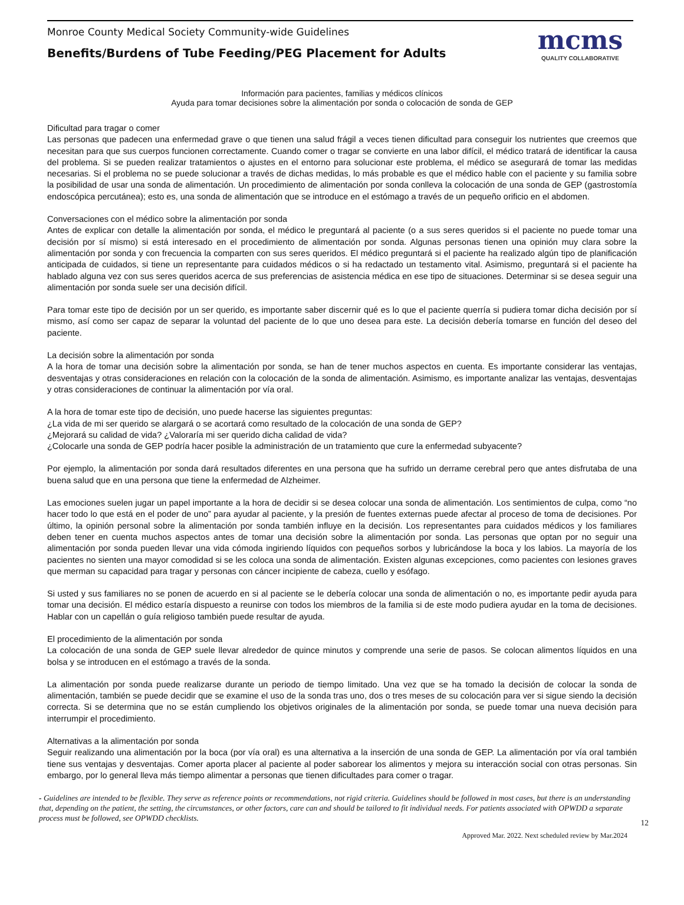Monroe County Medical Society Community-wide Guidelines
Benefits/Burdens of Tube Feeding/PEG Placement for Adults
mcms
QUALITY COLLABORATIVE
Información para pacientes, familias y médicos clínicos
Ayuda para tomar decisiones sobre la alimentación por sonda o colocación de sonda de GEP
Dificultad para tragar o comer
Las personas que padecen una enfermedad grave o que tienen una salud frágil a veces tienen dificultad para conseguir los nutrientes que creemos que necesitan para que sus cuerpos funcionen correctamente. Cuando comer o tragar se convierte en una labor difícil, el médico tratará de identificar la causa del problema. Si se pueden realizar tratamientos o ajustes en el entorno para solucionar este problema, el médico se asegurará de tomar las medidas necesarias. Si el problema no se puede solucionar a través de dichas medidas, lo más probable es que el médico hable con el paciente y su familia sobre la posibilidad de usar una sonda de alimentación. Un procedimiento de alimentación por sonda conlleva la colocación de una sonda de GEP (gastrostomía endoscópica percutánea); esto es, una sonda de alimentación que se introduce en el estómago a través de un pequeño orificio en el abdomen.
Conversaciones con el médico sobre la alimentación por sonda
Antes de explicar con detalle la alimentación por sonda, el médico le preguntará al paciente (o a sus seres queridos si el paciente no puede tomar una decisión por sí mismo) si está interesado en el procedimiento de alimentación por sonda. Algunas personas tienen una opinión muy clara sobre la alimentación por sonda y con frecuencia la comparten con sus seres queridos. El médico preguntará si el paciente ha realizado algún tipo de planificación anticipada de cuidados, si tiene un representante para cuidados médicos o si ha redactado un testamento vital. Asimismo, preguntará si el paciente ha hablado alguna vez con sus seres queridos acerca de sus preferencias de asistencia médica en ese tipo de situaciones. Determinar si se desea seguir una alimentación por sonda suele ser una decisión difícil.
Para tomar este tipo de decisión por un ser querido, es importante saber discernir qué es lo que el paciente querría si pudiera tomar dicha decisión por sí mismo, así como ser capaz de separar la voluntad del paciente de lo que uno desea para este. La decisión debería tomarse en función del deseo del paciente.
La decisión sobre la alimentación por sonda
A la hora de tomar una decisión sobre la alimentación por sonda, se han de tener muchos aspectos en cuenta. Es importante considerar las ventajas, desventajas y otras consideraciones en relación con la colocación de la sonda de alimentación. Asimismo, es importante analizar las ventajas, desventajas y otras consideraciones de continuar la alimentación por vía oral.
A la hora de tomar este tipo de decisión, uno puede hacerse las siguientes preguntas:
¿La vida de mi ser querido se alargará o se acortará como resultado de la colocación de una sonda de GEP?
¿Mejorará su calidad de vida? ¿Valoraría mi ser querido dicha calidad de vida?
¿Colocarle una sonda de GEP podría hacer posible la administración de un tratamiento que cure la enfermedad subyacente?
Por ejemplo, la alimentación por sonda dará resultados diferentes en una persona que ha sufrido un derrame cerebral pero que antes disfrutaba de una buena salud que en una persona que tiene la enfermedad de Alzheimer.
Las emociones suelen jugar un papel importante a la hora de decidir si se desea colocar una sonda de alimentación. Los sentimientos de culpa, como “no hacer todo lo que está en el poder de uno” para ayudar al paciente, y la presión de fuentes externas puede afectar al proceso de toma de decisiones. Por último, la opinión personal sobre la alimentación por sonda también influye en la decisión. Los representantes para cuidados médicos y los familiares deben tener en cuenta muchos aspectos antes de tomar una decisión sobre la alimentación por sonda. Las personas que optan por no seguir una alimentación por sonda pueden llevar una vida cómoda ingiriendo líquidos con pequeños sorbos y lubricándose la boca y los labios. La mayoría de los pacientes no sienten una mayor comodidad si se les coloca una sonda de alimentación. Existen algunas excepciones, como pacientes con lesiones graves que merman su capacidad para tragar y personas con cáncer incipiente de cabeza, cuello y esófago.
Si usted y sus familiares no se ponen de acuerdo en si al paciente se le debería colocar una sonda de alimentación o no, es importante pedir ayuda para tomar una decisión. El médico estaría dispuesto a reunirse con todos los miembros de la familia si de este modo pudiera ayudar en la toma de decisiones. Hablar con un capellán o guía religioso también puede resultar de ayuda.
El procedimiento de la alimentación por sonda
La colocación de una sonda de GEP suele llevar alrededor de quince minutos y comprende una serie de pasos. Se colocan alimentos líquidos en una bolsa y se introducen en el estómago a través de la sonda.
La alimentación por sonda puede realizarse durante un periodo de tiempo limitado. Una vez que se ha tomado la decisión de colocar la sonda de alimentación, también se puede decidir que se examine el uso de la sonda tras uno, dos o tres meses de su colocación para ver si sigue siendo la decisión correcta. Si se determina que no se están cumpliendo los objetivos originales de la alimentación por sonda, se puede tomar una nueva decisión para interrumpir el procedimiento.
Alternativas a la alimentación por sonda
Seguir realizando una alimentación por la boca (por vía oral) es una alternativa a la inserción de una sonda de GEP. La alimentación por vía oral también tiene sus ventajas y desventajas. Comer aporta placer al paciente al poder saborear los alimentos y mejora su interacción social con otras personas. Sin embargo, por lo general lleva más tiempo alimentar a personas que tienen dificultades para comer o tragar.
- Guidelines are intended to be flexible. They serve as reference points or recommendations, not rigid criteria. Guidelines should be followed in most cases, but there is an understanding that, depending on the patient, the setting, the circumstances, or other factors, care can and should be tailored to fit individual needs. For patients associated with OPWDD a separate process must be followed, see OPWDD checklists.
12
Approved Mar. 2022. Next scheduled review by Mar.2024